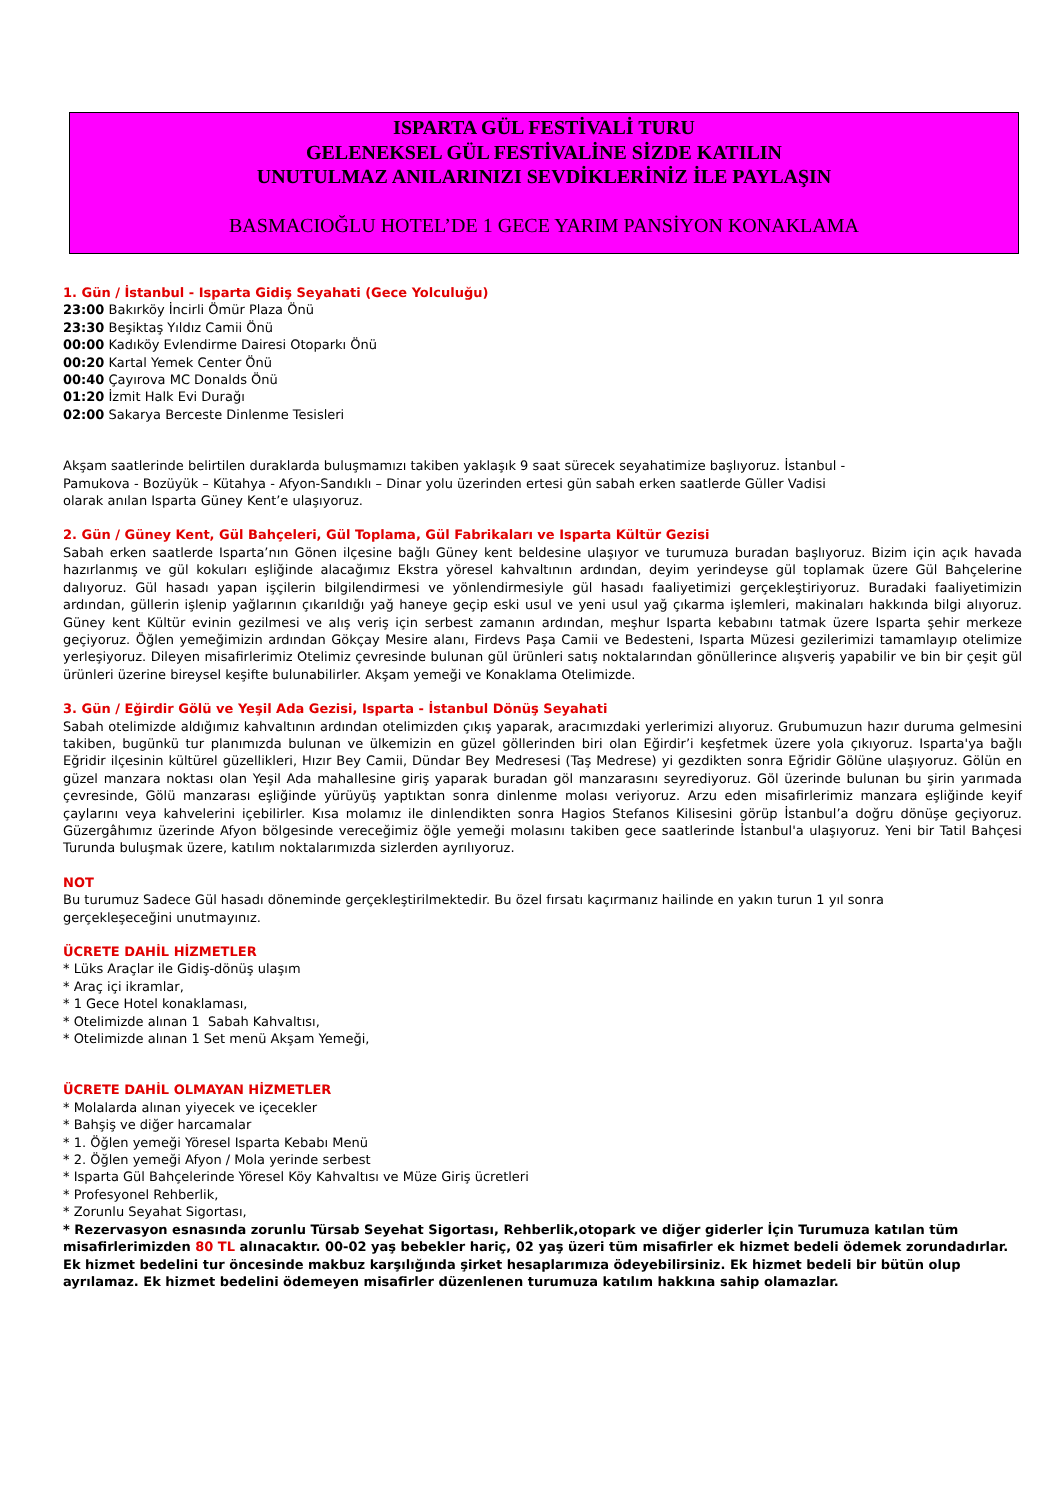ISPARTA GÜL FESTİVALİ TURU
GELENEKSEL GÜL FESTİVALİNE SİZDE KATILIN
UNUTULMAZ ANILARINIZI SEVDİKLERİNİZ İLE PAYLAŞIN
BASMACIOĞLU HOTEL’DE 1 GECE YARIM PANSİYON KONAKLAMA
1. Gün / İstanbul - Isparta Gidiş Seyahati (Gece Yolculuğu)
23:00 Bakırköy İncirli Ömür Plaza Önü
23:30 Beşiktaş Yıldız Camii Önü
00:00 Kadıköy Evlendirme Dairesi Otoparkı Önü
00:20 Kartal Yemek Center Önü
00:40 Çayırova MC Donalds Önü
01:20 İzmit Halk Evi Durağı
02:00 Sakarya Berceste Dinlenme Tesisleri
Akşam saatlerinde belirtilen duraklarda buluşmamızı takiben yaklaşık 9 saat sürecek seyahatimize başlıyoruz. İstanbul -
Pamukova - Bozüyük – Kütahya - Afyon-Sandıklı – Dinar yolu üzerinden ertesi gün sabah erken saatlerde Güller Vadisi
olarak anılan Isparta Güney Kent’e ulaşıyoruz.
2. Gün / Güney Kent, Gül Bahçeleri, Gül Toplama, Gül Fabrikaları ve Isparta Kültür Gezisi
Sabah erken saatlerde Isparta’nın Gönen ilçesine bağlı Güney kent beldesine ulaşıyor ve turumuza buradan başlıyoruz. Bizim için açık havada hazırlanmış ve gül kokuları eşliğinde alacağımız Ekstra yöresel kahvaltının ardından, deyim yerindeyse gül toplamak üzere Gül Bahçelerine dalıyoruz. Gül hasadı yapan işçilerin bilgilendirmesi ve yönlendirmesiyle gül hasadı faaliyetimizi gerçekleştiriyoruz. Buradaki faaliyetimizin ardından, güllerin işlenip yağlarının çıkarıldığı yağ haneye geçip eski usul ve yeni usul yağ çıkarma işlemleri, makinaları hakkında bilgi alıyoruz. Güney kent Kültür evinin gezilmesi ve alış veriş için serbest zamanın ardından, meşhur Isparta kebabını tatmak üzere Isparta şehir merkeze geçiyoruz. Öğlen yemeğimizin ardından Gökçay Mesire alanı, Firdevs Paşa Camii ve Bedesteni, Isparta Müzesi gezilerimizi tamamlayıp otelimize yerleşiyoruz. Dileyen misafirlerimiz Otelimiz çevresinde bulunan gül ürünleri satış noktalarından gönüllerince alışveriş yapabilir ve bin bir çeşit gül ürünleri üzerine bireysel keşifte bulunabilirler. Akşam yemeği ve Konaklama Otelimizde.
3. Gün / Eğirdir Gölü ve Yeşil Ada Gezisi, Isparta - İstanbul Dönüş Seyahati
Sabah otelimizde aldığımız kahvaltının ardından otelimizden çıkış yaparak, aracımızdaki yerlerimizi alıyoruz. Grubumuzun hazır duruma gelmesini takiben, bugünkü tur planımızda bulunan ve ülkemizin en güzel göllerinden biri olan Eğirdir’i keşfetmek üzere yola çıkıyoruz. Isparta'ya bağlı Eğridir ilçesinin kültürel güzellikleri, Hızır Bey Camii, Dündar Bey Medresesi (Taş Medrese) yi gezdikten sonra Eğridir Gölüne ulaşıyoruz. Gölün en güzel manzara noktası olan Yeşil Ada mahallesine giriş yaparak buradan göl manzarasını seyrediyoruz. Göl üzerinde bulunan bu şirin yarımada çevresinde, Gölü manzarası eşliğinde yürüyüş yaptıktan sonra dinlenme molası veriyoruz. Arzu eden misafirlerimiz manzara eşliğinde keyif çaylarını veya kahvelerini içebilirler. Kısa molamız ile dinlendikten sonra Hagios Stefanos Kilisesini görüp İstanbul’a doğru dönüşe geçiyoruz. Güzergâhımız üzerinde Afyon bölgesinde vereceğimiz öğle yemeği molasını takiben gece saatlerinde İstanbul'a ulaşıyoruz. Yeni bir Tatil Bahçesi Turunda buluşmak üzere, katılım noktalarımızda sizlerden ayrılıyoruz.
NOT
Bu turumuz Sadece Gül hasadı döneminde gerçekleştirilmektedir. Bu özel fırsatı kaçırmanız hailinde en yakın turun 1 yıl sonra
gerçekleşeceğini unutmayınız.
ÜCRETE DAHİL HİZMETLER
* Lüks Araçlar ile Gidiş-dönüş ulaşım
* Araç içi ikramlar,
* 1 Gece Hotel konaklaması,
* Otelimizde alınan 1 Sabah Kahvaltısı,
* Otelimizde alınan 1 Set menü Akşam Yemeği,
ÜCRETE DAHİL OLMAYAN HİZMETLER
* Molalarda alınan yiyecek ve içecekler
* Bahşiş ve diğer harcamalar
* 1. Öğlen yemeği Yöresel Isparta Kebabı Menü
* 2. Öğlen yemeği Afyon / Mola yerinde serbest
* Isparta Gül Bahçelerinde Yöresel Köy Kahvaltısı ve Müze Giriş ücretleri
* Profesyonel Rehberlik,
* Zorunlu Seyahat Sigortası,
* Rezervasyon esnasında zorunlu Türsab Seyehat Sigortası, Rehberlik,otopark ve diğer giderler İçin Turumuza katılan tüm misafirlerimizden 80 TL alınacaktır. 00-02 yaş bebekler hariç, 02 yaş üzeri tüm misafirler ek hizmet bedeli ödemek zorundadırlar. Ek hizmet bedelini tur öncesinde makbuz karşılığında şirket hesaplarımıza ödeyebilirsiniz. Ek hizmet bedeli bir bütün olup ayrılamaz. Ek hizmet bedelini ödemeyen misafirler düzenlenen turumuza katılım hakkına sahip olamazlar.